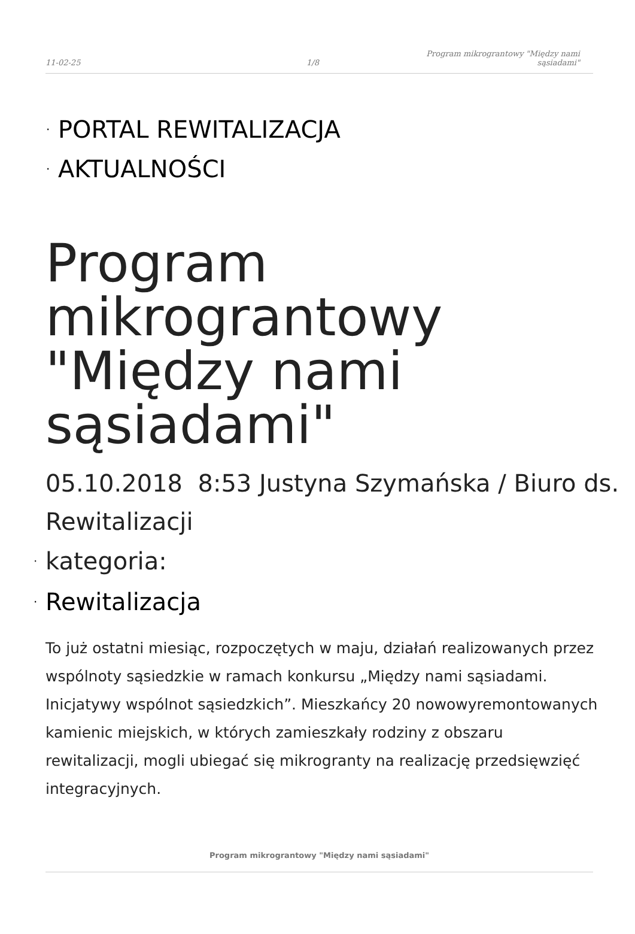11-02-25
1/8
Program mikrograntowy "Między nami
sąsiadami"
· PORTAL REWITALIZACJA
· AKTUALNOŚCI
Program mikrograntowy "Między nami sąsiadami"
05.10.2018 8:53 Justyna Szymańska / Biuro ds. Rewitalizacji
· kategoria:
· Rewitalizacja
To już ostatni miesiąc, rozpoczętych w maju, działań realizowanych przez wspólnoty sąsiedzkie w ramach konkursu „Między nami sąsiadami. Inicjatywy wspólnot sąsiedzkich”. Mieszkańcy 20 nowowyremontowanych kamienic miejskich, w których zamieszkały rodziny z obszaru rewitalizacji, mogli ubiegać się mikrogranty na realizację przedsięwzięć integracyjnych.
Program mikrograntowy "Między nami sąsiadami"